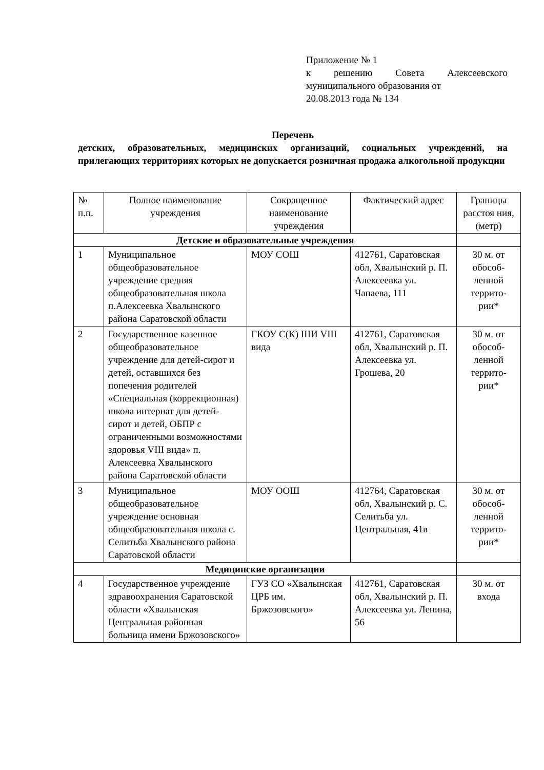Приложение № 1
к решению Совета Алексеевского муниципального образования от
20.08.2013 года № 134
Перечень
детских, образовательных, медицинских организаций, социальных учреждений, на прилегающих территориях которых не допускается розничная продажа алкогольной продукции
| № п.п. | Полное наименование учреждения | Сокращенное наименование учреждения | Фактический адрес | Границы расстоя ния, (метр) |
| --- | --- | --- | --- | --- |
| Детские и образовательные учреждения | | | | |
| 1 | Муниципальное общеобразовательное учреждение средняя общеобразовательная школа п.Алексеевка Хвалынского района Саратовской области | МОУ СОШ | 412761, Саратовская обл, Хвалынский р. П. Алексеевка ул. Чапаева, 111 | 30 м. от обособ-ленной террито-рии* |
| 2 | Государственное казенное общеобразовательное учреждение для детей-сирот и детей, оставшихся без попечения родителей «Специальная (коррекционная) школа интернат для детей-сирот и детей, ОБПР с ограниченными возможностями здоровья VIII вида» п. Алексеевка Хвалынского района Саратовской области | ГКОУ С(К) ШИ VIII вида | 412761, Саратовская обл, Хвалынский р. П. Алексеевка ул. Грошева, 20 | 30 м. от обособ-ленной террито-рии* |
| 3 | Муниципальное общеобразовательное учреждение основная общеобразовательная школа с. Селитьба Хвалынского района Саратовской области | МОУ ООШ | 412764, Саратовская обл, Хвалынский р. С. Селитьба ул. Центральная, 41в | 30 м. от обособ-ленной террито-рии* |
| Медицинские организации | | | | |
| 4 | Государственное учреждение здравоохранения Саратовской области «Хвалынская Центральная районная больница имени Бржозовского» | ГУЗ СО «Хвалынская ЦРБ им. Бржозовского» | 412761, Саратовская обл, Хвалынский р. П. Алексеевка ул. Ленина, 56 | 30 м. от входа |